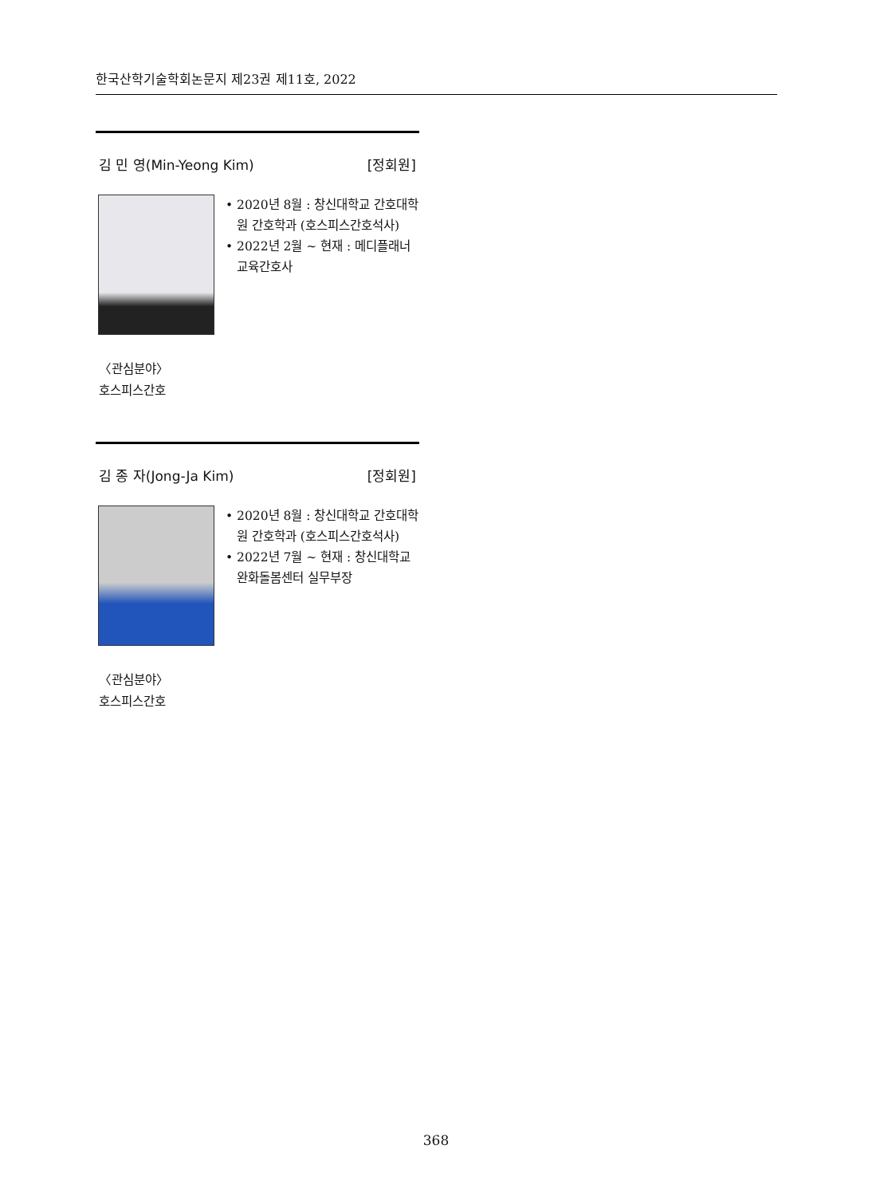한국산학기술학회논문지 제23권 제11호, 2022
김 민 영(Min-Yeong Kim) [정회원]
• 2020년 8월 : 창신대학교 간호대학원 간호학과 (호스피스간호석사)
• 2022년 2월 ~ 현재 : 메디플래너 교육간호사
〈관심분야〉
호스피스간호
김 종 자(Jong-Ja Kim) [정회원]
• 2020년 8월 : 창신대학교 간호대학원 간호학과 (호스피스간호석사)
• 2022년 7월 ~ 현재 : 창신대학교 완화돌봄센터 실무부장
〈관심분야〉
호스피스간호
368